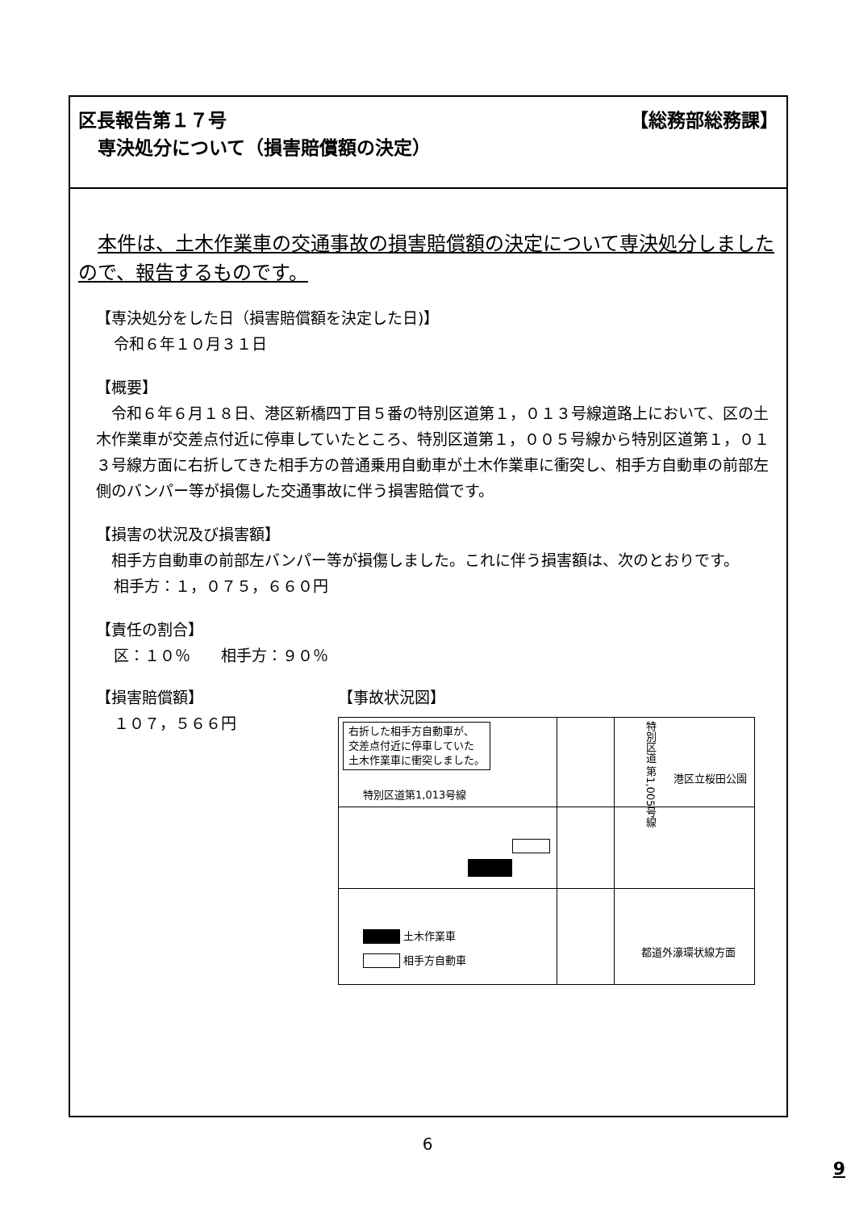【総務部総務課】 区長報告第１７号
専決処分について（損害賠償額の決定）
本件は、土木作業車の交通事故の損害賠償額の決定について専決処分しましたので、報告するものです。
【専決処分をした日（損害賠償額を決定した日)】
令和６年１０月３１日
【概要】
令和６年６月１８日、港区新橋四丁目５番の特別区道第１，０１３号線道路上において、区の土木作業車が交差点付近に停車していたところ、特別区道第１，００５号線から特別区道第１，０１３号線方面に右折してきた相手方の普通乗用自動車が土木作業車に衝突し、相手方自動車の前部左側のバンパー等が損傷した交通事故に伴う損害賠償です。
【損害の状況及び損害額】
相手方自動車の前部左バンパー等が損傷しました。これに伴う損害額は、次のとおりです。
相手方：１，０７５，６６０円
【責任の割合】
区：１０％　　相手方：９０％
【損害賠償額】
１０７，５６６円
【事故状況図】
右折した相手方自動車が、
交差点付近に停車していた
土木作業車に衝突しました。
特別区道第1,013号線
特別区道 第1,005号線
港区立桜田公園
土木作業車
相手方自動車
都道外濠環状線方面
6
9